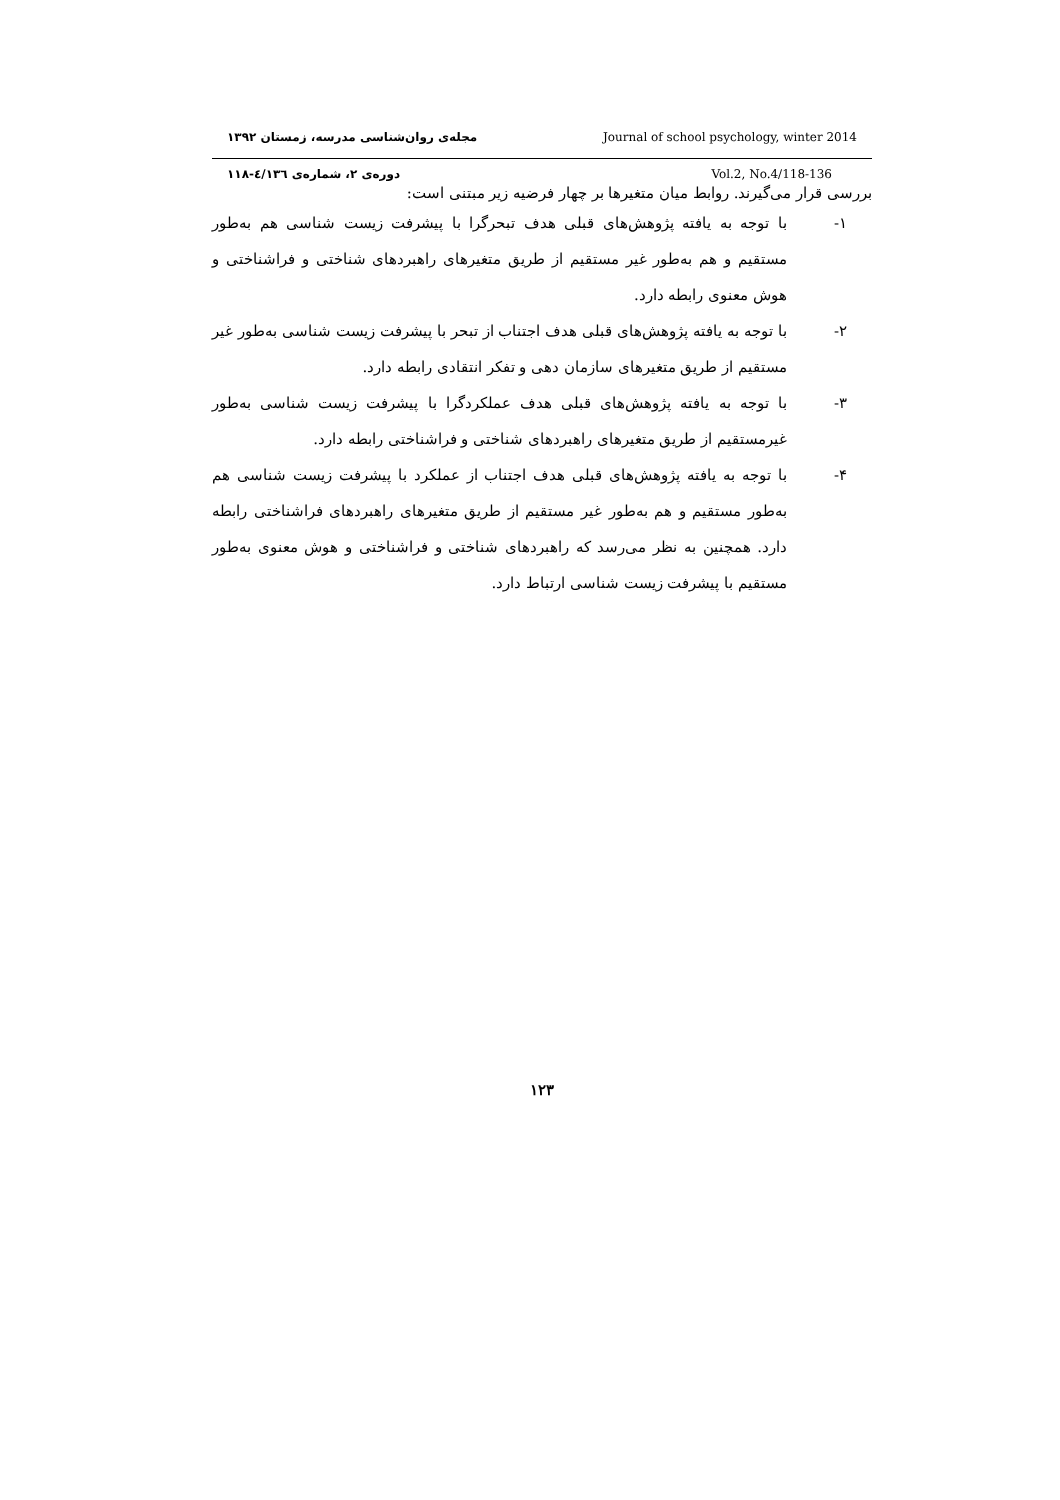مجله‌ی روان‌شناسی مدرسه، زمستان ۱۳۹۲ Journal of school psychology, winter 2014
دوره‌ی ۲، شماره‌ی ٤/۱۳٦-۱۱۸ Vol.2, No.4/118-136
بررسی قرار می‌گیرند. روابط میان متغیرها بر چهار فرضیه زیر مبتنی است:
۱- با توجه به یافته پژوهش‌های قبلی هدف تبحرگرا با پیشرفت زیست شناسی هم به‌طور مستقیم و هم به‌طور غیر مستقیم از طریق متغیرهای راهبردهای شناختی و فراشناختی و هوش معنوی رابطه دارد.
۲- با توجه به یافته پژوهش‌های قبلی هدف اجتناب از تبحر با پیشرفت زیست شناسی به‌طور غیر مستقیم از طریق متغیرهای سازمان دهی و تفکر انتقادی رابطه دارد.
۳- با توجه به یافته پژوهش‌های قبلی هدف عملکردگرا با پیشرفت زیست شناسی به‌طور غیرمستقیم از طریق متغیرهای راهبردهای شناختی و فراشناختی رابطه دارد.
۴- با توجه به یافته پژوهش‌های قبلی هدف اجتناب از عملکرد با پیشرفت زیست شناسی هم به‌طور مستقیم و هم به‌طور غیر مستقیم از طریق متغیرهای راهبردهای فراشناختی رابطه دارد. همچنین به نظر می‌رسد که راهبردهای شناختی و فراشناختی و هوش معنوی به‌طور مستقیم با پیشرفت زیست شناسی ارتباط دارد.
۱۲۳